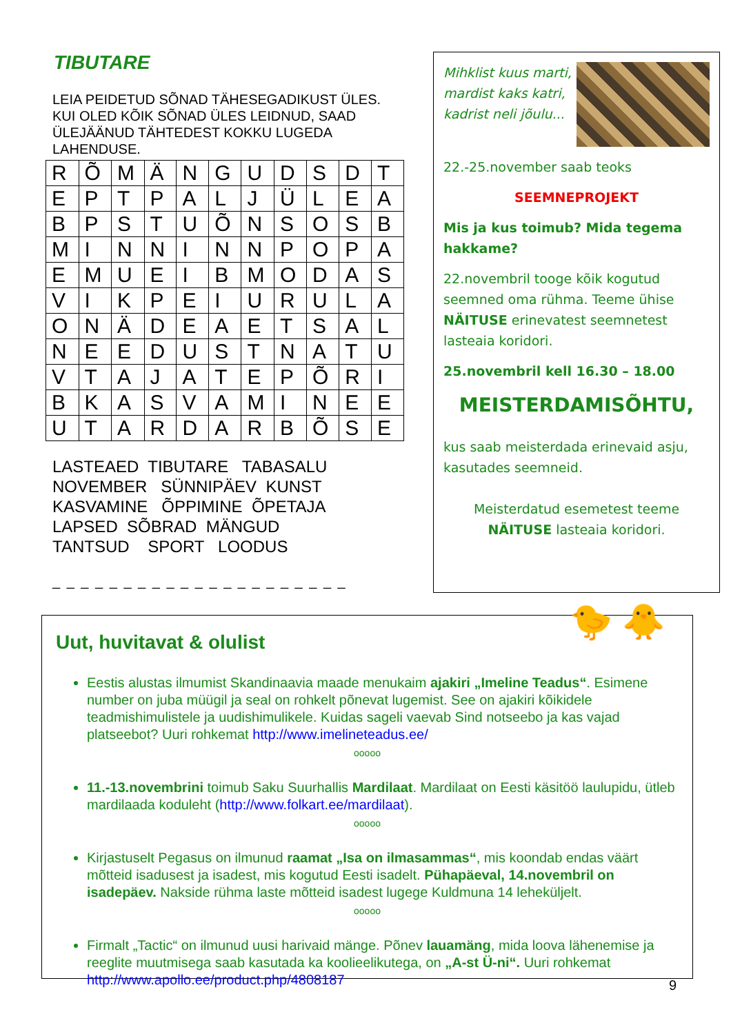TIBUTARE
LEIA PEIDETUD SÕNAD TÄHESEGADIKUST ÜLES. KUI OLED KÕIK SÕNAD ÜLES LEIDNUD, SAAD ÜLEJÄÄNUD TÄHTEDEST KOKKU LUGEDA LAHENDUSE.
| R | Õ | M | Ä | N | G | U | D | S | D | T |
| E | P | T | P | A | L | J | Ü | L | E | A |
| B | P | S | T | U | Õ | N | S | O | S | B |
| M | I | N | N | I | N | N | P | O | P | A |
| E | M | U | E | I | B | M | O | D | A | S |
| V | I | K | P | E | I | U | R | U | L | A |
| O | N | Ä | D | E | A | E | T | S | A | L |
| N | E | E | D | U | S | T | N | A | T | U |
| V | T | A | J | A | T | E | P | Õ | R | I |
| B | K | A | S | V | A | M | I | N | E | E |
| U | T | A | R | D | A | R | B | Õ | S | E |
LASTEAED TIBUTARE TABASALU NOVEMBER SÜNNIPÄEV KUNST KASVAMINE ÕPPIMINE ÕPETAJA LAPSED SÕBRAD MÄNGUD TANTSUD SPORT LOODUS
_ _ _ _ _ _ _ _ _ _ _ _ _ _ _ _ _ _ _ _ _
Mihklist kuus marti,
mardist kaks katri,
kadrist neli jõulu...
22.-25.november saab teoks
SEEMNEPROJEKT
Mis ja kus toimub? Mida tegema hakkame?
22.novembril tooge kõik kogutud seemned oma rühma. Teeme ühise NÄITUSE erinevatest seemnetest lasteaia koridori.
25.novembril kell 16.30 – 18.00
MEISTERDAMISÕHTU,
kus saab meisterdada erinevaid asju, kasutades seemneid.
Meisterdatud esemetest teeme NÄITUSE lasteaia koridori.
🐤 🐥
Uut, huvitavat & olulist
Eestis alustas ilmumist Skandinaavia maade menukaim ajakiri „Imeline Teadus“. Esimene number on juba müügil ja seal on rohkelt põnevat lugemist. See on ajakiri kõikidele teadmishimulistele ja uudishimulikele. Kuidas sageli vaevab Sind notseebo ja kas vajad platseebot? Uuri rohkemat http://www.imelineteadus.ee/
ooooo
11.-13.novembrini toimub Saku Suurhallis Mardilaat. Mardilaat on Eesti käsitöö laulupidu, ütleb mardilaada koduleht (http://www.folkart.ee/mardilaat).
ooooo
Kirjastuselt Pegasus on ilmunud raamat „Isa on ilmasammas“, mis koondab endas väärt mõtteid isadusest ja isadest, mis kogutud Eesti isadelt. Pühapäeval, 14.novembril on isadepäev. Nakside rühma laste mõtteid isadest lugege Kuldmuna 14 leheküljelt.
ooooo
Firmalt „Tactic“ on ilmunud uusi harivaid mänge. Põnev lauamäng, mida loova lähenemise ja reeglite muutmisega saab kasutada ka koolieelikutega, on „A-st Ü-ni“. Uuri rohkemat http://www.apollo.ee/product.php/4808187
9